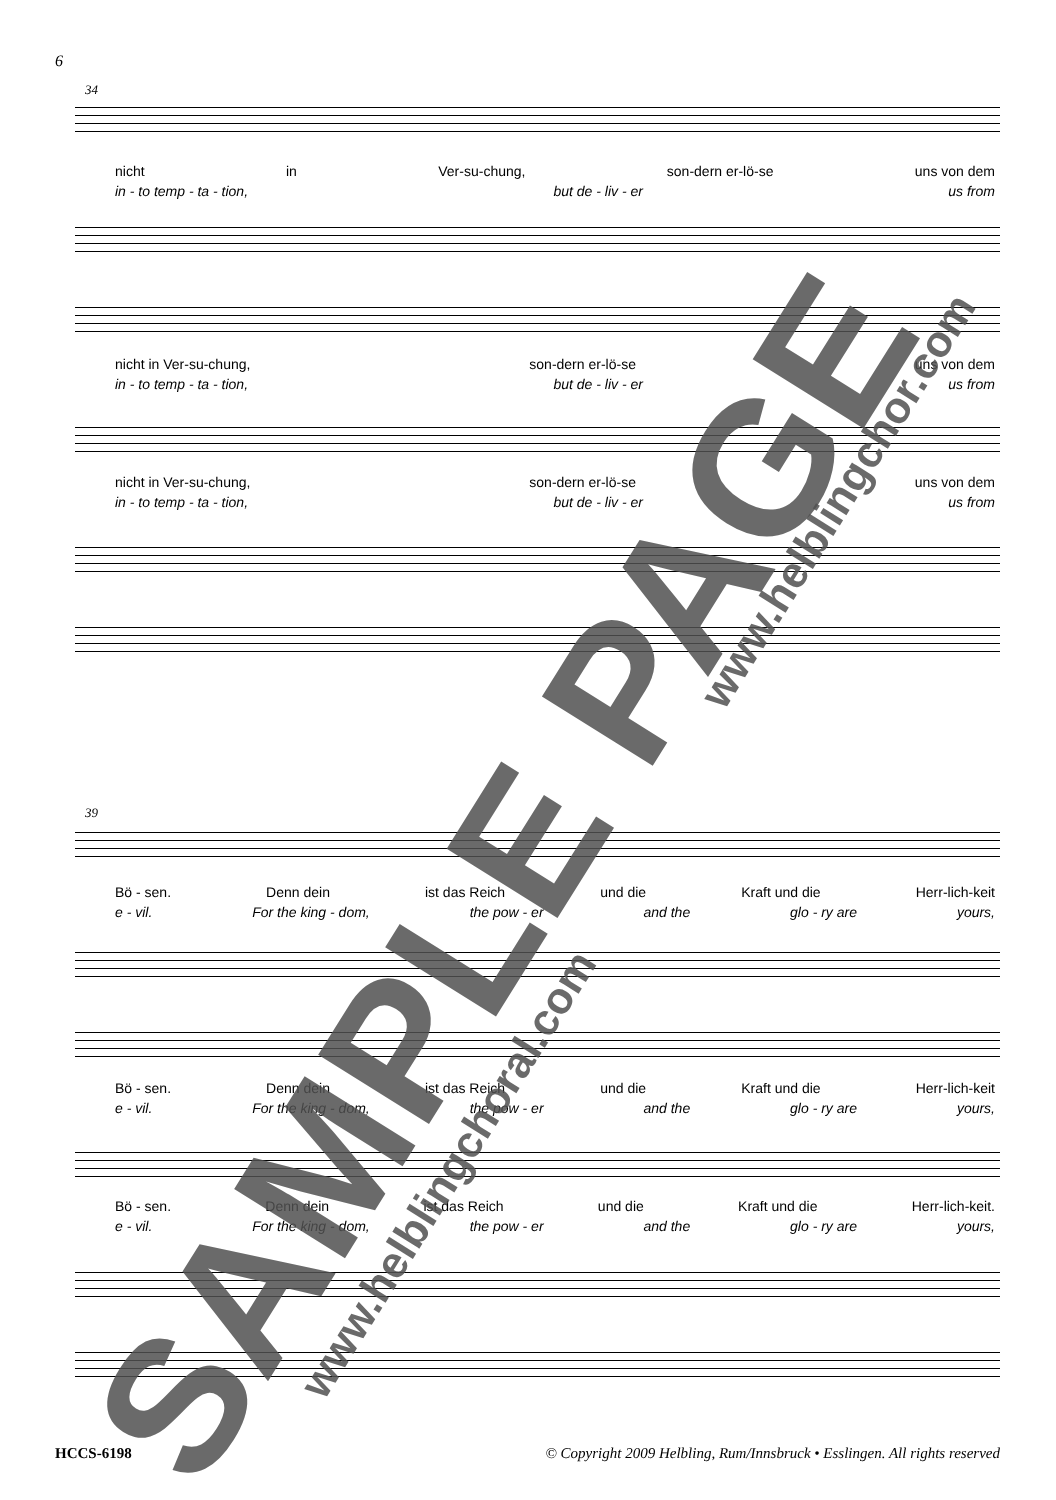6
34
nicht in Ver-su-chung, son-dern er-lö-se uns von dem
in - to temp - ta - tion, but de - liv - er us from
nicht in Ver-su-chung, son-dern er-lö-se uns von dem
in - to temp - ta - tion, but de - liv - er us from
nicht in Ver-su-chung, son-dern er-lö-se uns von dem
in - to temp - ta - tion, but de - liv - er us from
39
Bö - sen. Denn dein ist das Reich und die Kraft und die Herr-lich-keit
e - vil. For the king - dom, the pow - er and the glo - ry are yours,
Bö - sen. Denn dein ist das Reich und die Kraft und die Herr-lich-keit
e - vil. For the king - dom, the pow - er and the glo - ry are yours,
Bö - sen. Denn dein ist das Reich und die Kraft und die Herr-lich-keit.
e - vil. For the king - dom, the pow - er and the glo - ry are yours,
SAMPLE PAGE www.helblingchoral.com
www.helblingchor.com
HCCS-6198 © Copyright 2009 Helbling, Rum/Innsbruck • Esslingen. All rights reserved